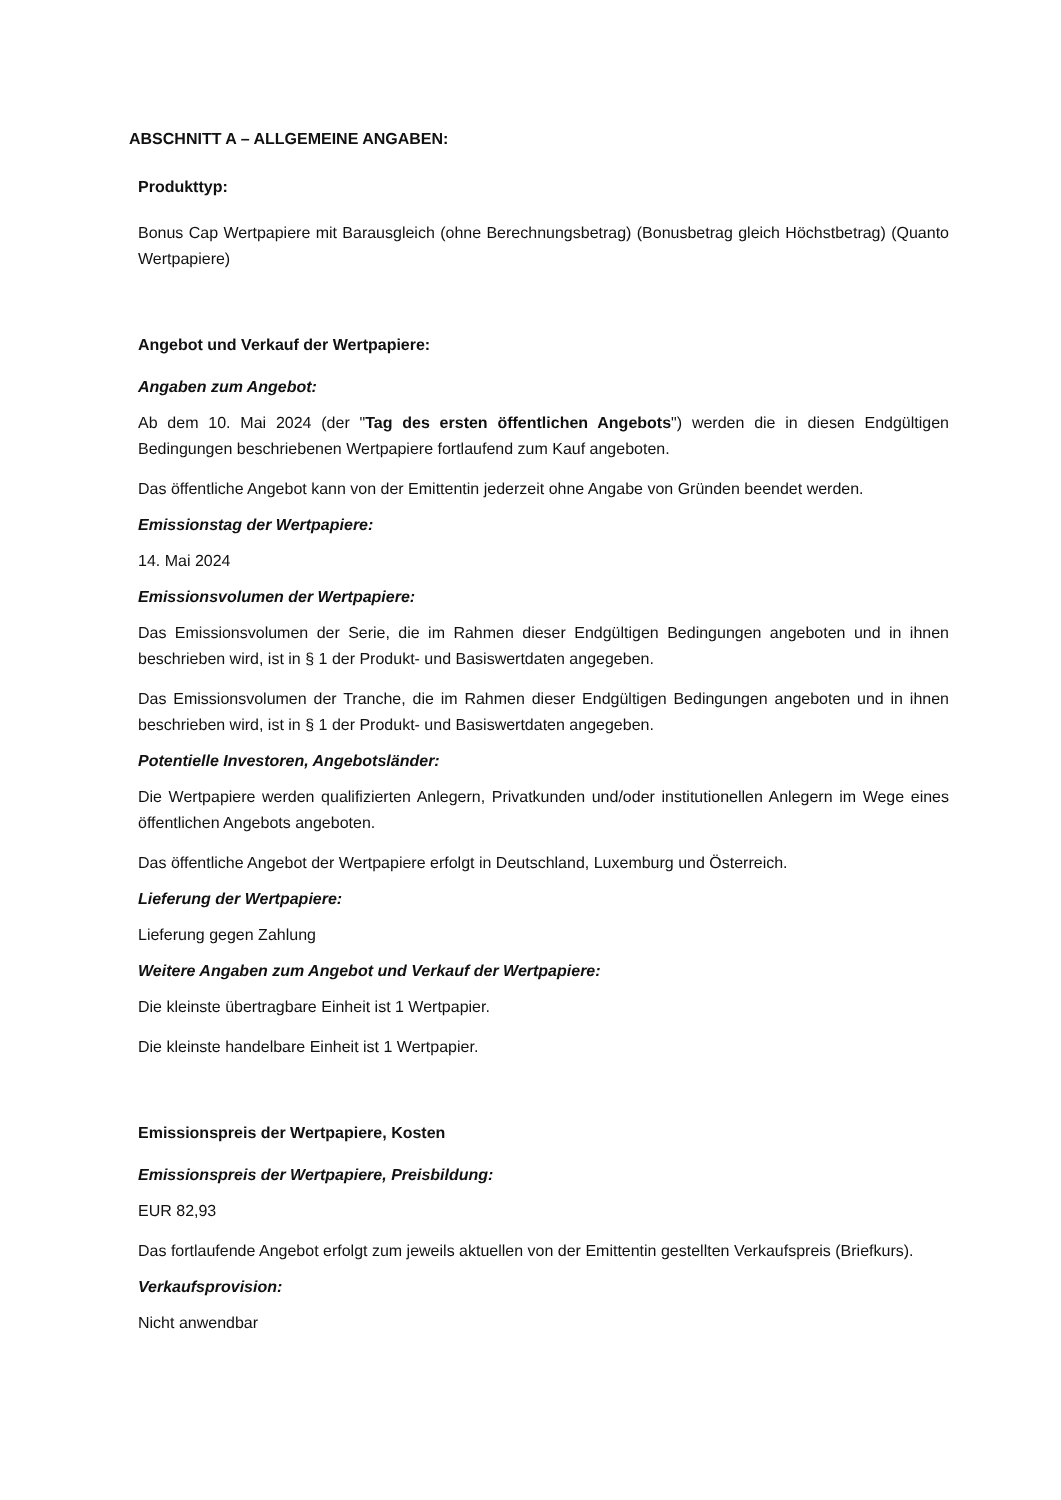ABSCHNITT A – ALLGEMEINE ANGABEN:
Produkttyp:
Bonus Cap Wertpapiere mit Barausgleich (ohne Berechnungsbetrag) (Bonusbetrag gleich Höchstbetrag) (Quanto Wertpapiere)
Angebot und Verkauf der Wertpapiere:
Angaben zum Angebot:
Ab dem 10. Mai 2024 (der "Tag des ersten öffentlichen Angebots") werden die in diesen Endgültigen Bedingungen beschriebenen Wertpapiere fortlaufend zum Kauf angeboten.
Das öffentliche Angebot kann von der Emittentin jederzeit ohne Angabe von Gründen beendet werden.
Emissionstag der Wertpapiere:
14. Mai 2024
Emissionsvolumen der Wertpapiere:
Das Emissionsvolumen der Serie, die im Rahmen dieser Endgültigen Bedingungen angeboten und in ihnen beschrieben wird, ist in § 1 der Produkt- und Basiswertdaten angegeben.
Das Emissionsvolumen der Tranche, die im Rahmen dieser Endgültigen Bedingungen angeboten und in ihnen beschrieben wird, ist in § 1 der Produkt- und Basiswertdaten angegeben.
Potentielle Investoren, Angebotsländer:
Die Wertpapiere werden qualifizierten Anlegern, Privatkunden und/oder institutionellen Anlegern im Wege eines öffentlichen Angebots angeboten.
Das öffentliche Angebot der Wertpapiere erfolgt in Deutschland, Luxemburg und Österreich.
Lieferung der Wertpapiere:
Lieferung gegen Zahlung
Weitere Angaben zum Angebot und Verkauf der Wertpapiere:
Die kleinste übertragbare Einheit ist 1 Wertpapier.
Die kleinste handelbare Einheit ist 1 Wertpapier.
Emissionspreis der Wertpapiere, Kosten
Emissionspreis der Wertpapiere, Preisbildung:
EUR 82,93
Das fortlaufende Angebot erfolgt zum jeweils aktuellen von der Emittentin gestellten Verkaufspreis (Briefkurs).
Verkaufsprovision:
Nicht anwendbar